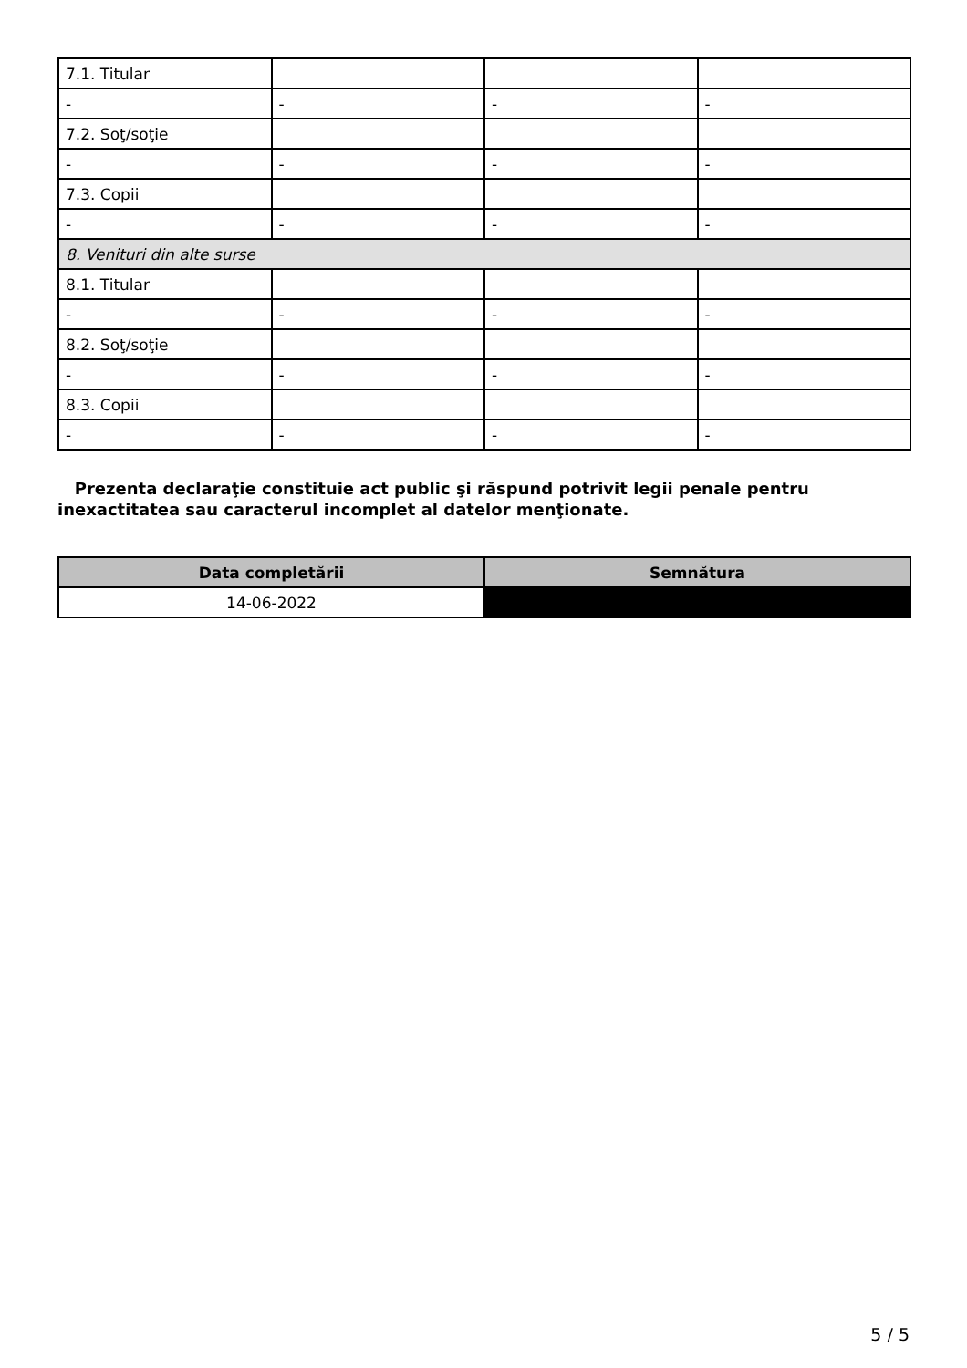| 7.1. Titular | | | |
| - | - | - | - |
| 7.2. Soţ/soţie | | | |
| - | - | - | - |
| 7.3. Copii | | | |
| - | - | - | - |
| 8. Venituri din alte surse | | | |
| 8.1. Titular | | | |
| - | - | - | - |
| 8.2. Soţ/soţie | | | |
| - | - | - | - |
| 8.3. Copii | | | |
| - | - | - | - |
Prezenta declaraţie constituie act public şi răspund potrivit legii penale pentru inexactitatea sau caracterul incomplet al datelor menţionate.
| Data completării | Semnătura |
| --- | --- |
| 14-06-2022 | |
5 / 5